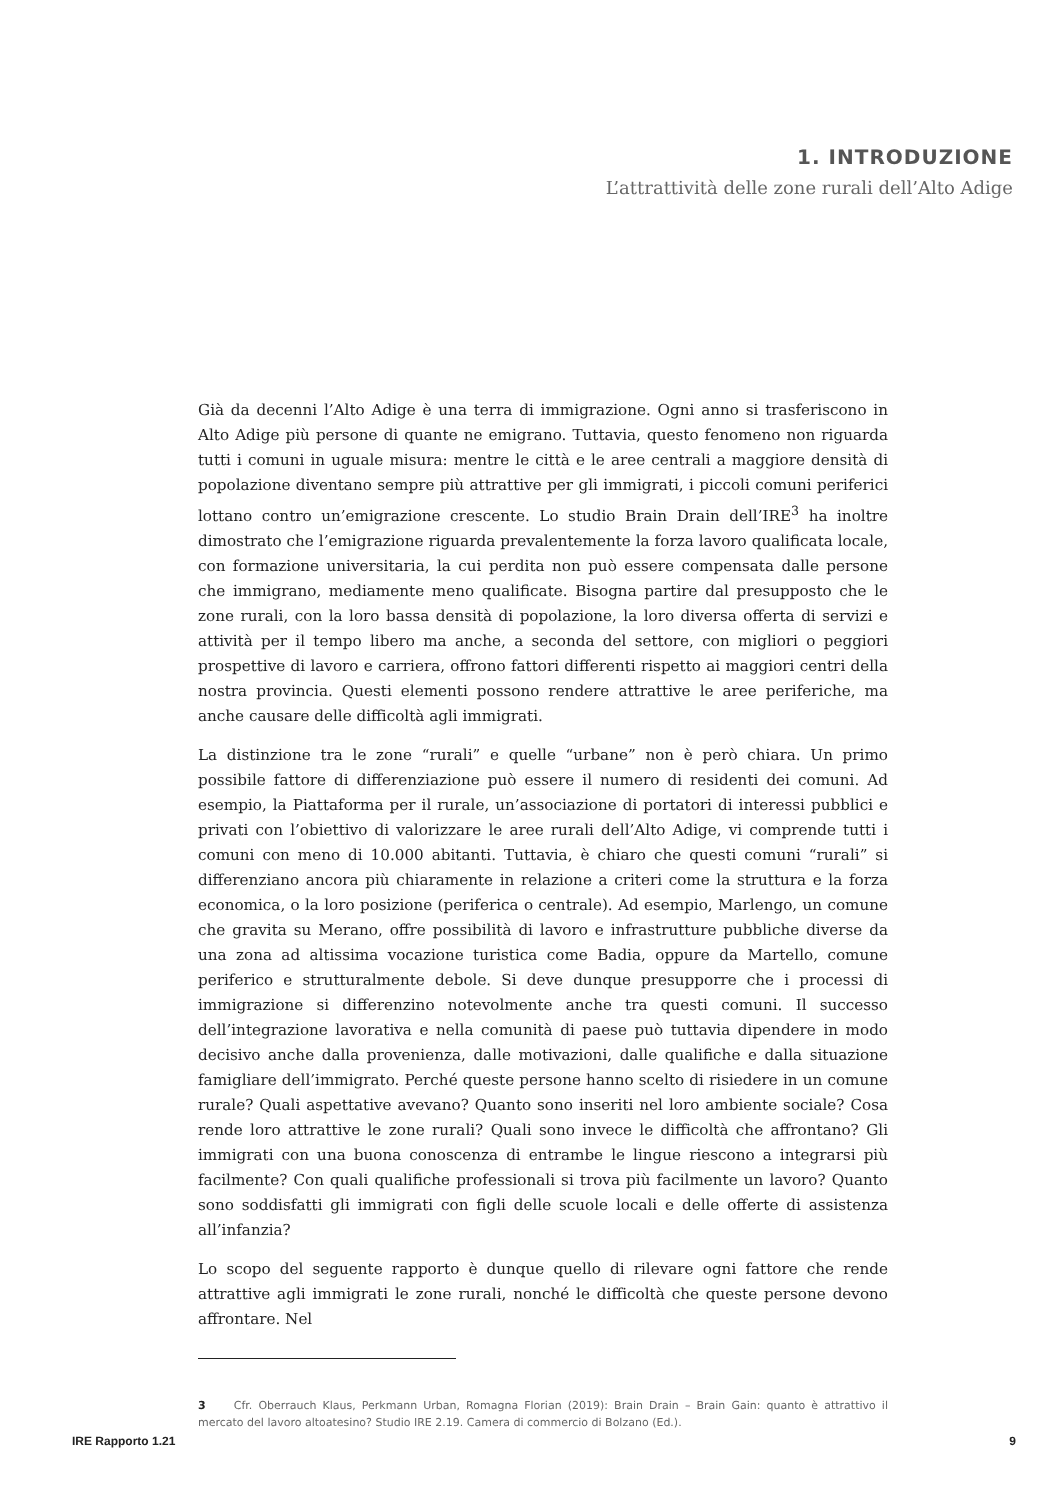1. INTRODUZIONE
L’attrattività delle zone rurali dell’Alto Adige
Già da decenni l’Alto Adige è una terra di immigrazione. Ogni anno si trasferiscono in Alto Adige più persone di quante ne emigrano. Tuttavia, questo fenomeno non riguarda tutti i comuni in uguale misura: mentre le città e le aree centrali a maggiore densità di popolazione diventano sempre più attrattive per gli immigrati, i piccoli comuni periferici lottano contro un’emigrazione crescente. Lo studio Brain Drain dell’IRE<sup>3</sup> ha inoltre dimostrato che l’emigrazione riguarda prevalentemente la forza lavoro qualificata locale, con formazione universitaria, la cui perdita non può essere compensata dalle persone che immigrano, mediamente meno qualificate. Bisogna partire dal presupposto che le zone rurali, con la loro bassa densità di popolazione, la loro diversa offerta di servizi e attività per il tempo libero ma anche, a seconda del settore, con migliori o peggiori prospettive di lavoro e carriera, offrono fattori differenti rispetto ai maggiori centri della nostra provincia. Questi elementi possono rendere attrattive le aree periferiche, ma anche causare delle difficoltà agli immigrati.
La distinzione tra le zone “rurali” e quelle “urbane” non è però chiara. Un primo possibile fattore di differenziazione può essere il numero di residenti dei comuni. Ad esempio, la Piattaforma per il rurale, un’associazione di portatori di interessi pubblici e privati con l’obiettivo di valorizzare le aree rurali dell’Alto Adige, vi comprende tutti i comuni con meno di 10.000 abitanti. Tuttavia, è chiaro che questi comuni “rurali” si differenziano ancora più chiaramente in relazione a criteri come la struttura e la forza economica, o la loro posizione (periferica o centrale). Ad esempio, Marlengo, un comune che gravita su Merano, offre possibilità di lavoro e infrastrutture pubbliche diverse da una zona ad altissima vocazione turistica come Badia, oppure da Martello, comune periferico e strutturalmente debole. Si deve dunque presupporre che i processi di immigrazione si differenzino notevolmente anche tra questi comuni. Il successo dell’integrazione lavorativa e nella comunità di paese può tuttavia dipendere in modo decisivo anche dalla provenienza, dalle motivazioni, dalle qualifiche e dalla situazione famigliare dell’immigrato. Perché queste persone hanno scelto di risiedere in un comune rurale? Quali aspettative avevano? Quanto sono inseriti nel loro ambiente sociale? Cosa rende loro attrattive le zone rurali? Quali sono invece le difficoltà che affrontano? Gli immigrati con una buona conoscenza di entrambe le lingue riescono a integrarsi più facilmente? Con quali qualifiche professionali si trova più facilmente un lavoro? Quanto sono soddisfatti gli immigrati con figli delle scuole locali e delle offerte di assistenza all’infanzia?
Lo scopo del seguente rapporto è dunque quello di rilevare ogni fattore che rende attrattive agli immigrati le zone rurali, nonché le difficoltà che queste persone devono affrontare. Nel
3 Cfr. Oberrauch Klaus, Perkmann Urban, Romagna Florian (2019): Brain Drain – Brain Gain: quanto è attrattivo il mercato del lavoro altoatesino? Studio IRE 2.19. Camera di commercio di Bolzano (Ed.).
IRE Rapporto 1.21 9